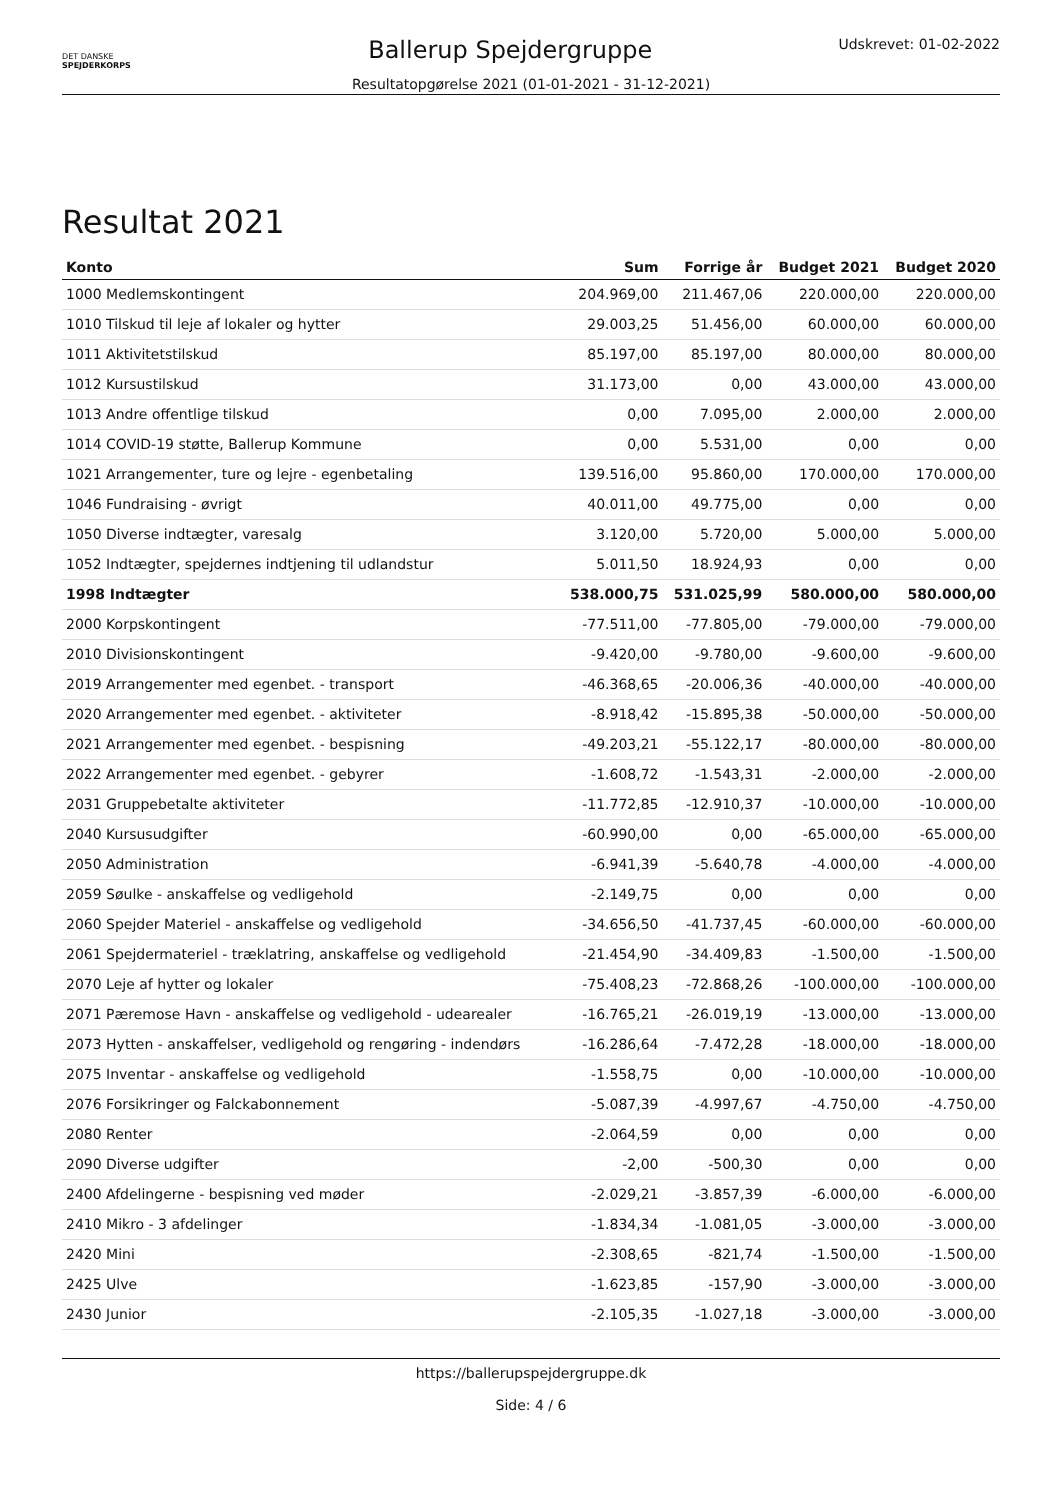DET DANSKE
SPEJDERKORPS
Ballerup Spejdergruppe
Udskrevet: 01-02-2022
Resultatopgørelse 2021 (01-01-2021 - 31-12-2021)
Resultat 2021
| Konto | Sum | Forrige år | Budget 2021 | Budget 2020 |
| --- | --- | --- | --- | --- |
| 1000 Medlemskontingent | 204.969,00 | 211.467,06 | 220.000,00 | 220.000,00 |
| 1010 Tilskud til leje af lokaler og hytter | 29.003,25 | 51.456,00 | 60.000,00 | 60.000,00 |
| 1011 Aktivitetstilskud | 85.197,00 | 85.197,00 | 80.000,00 | 80.000,00 |
| 1012 Kursustilskud | 31.173,00 | 0,00 | 43.000,00 | 43.000,00 |
| 1013 Andre offentlige tilskud | 0,00 | 7.095,00 | 2.000,00 | 2.000,00 |
| 1014 COVID-19 støtte, Ballerup Kommune | 0,00 | 5.531,00 | 0,00 | 0,00 |
| 1021 Arrangementer, ture og lejre - egenbetaling | 139.516,00 | 95.860,00 | 170.000,00 | 170.000,00 |
| 1046 Fundraising - øvrigt | 40.011,00 | 49.775,00 | 0,00 | 0,00 |
| 1050 Diverse indtægter, varesalg | 3.120,00 | 5.720,00 | 5.000,00 | 5.000,00 |
| 1052 Indtægter, spejdernes indtjening til udlandstur | 5.011,50 | 18.924,93 | 0,00 | 0,00 |
| 1998 Indtægter | 538.000,75 | 531.025,99 | 580.000,00 | 580.000,00 |
| 2000 Korpskontingent | -77.511,00 | -77.805,00 | -79.000,00 | -79.000,00 |
| 2010 Divisionskontingent | -9.420,00 | -9.780,00 | -9.600,00 | -9.600,00 |
| 2019 Arrangementer med egenbet. - transport | -46.368,65 | -20.006,36 | -40.000,00 | -40.000,00 |
| 2020 Arrangementer med egenbet. - aktiviteter | -8.918,42 | -15.895,38 | -50.000,00 | -50.000,00 |
| 2021 Arrangementer med egenbet. - bespisning | -49.203,21 | -55.122,17 | -80.000,00 | -80.000,00 |
| 2022 Arrangementer med egenbet. - gebyrer | -1.608,72 | -1.543,31 | -2.000,00 | -2.000,00 |
| 2031 Gruppebetalte aktiviteter | -11.772,85 | -12.910,37 | -10.000,00 | -10.000,00 |
| 2040 Kursusudgifter | -60.990,00 | 0,00 | -65.000,00 | -65.000,00 |
| 2050 Administration | -6.941,39 | -5.640,78 | -4.000,00 | -4.000,00 |
| 2059 Søulke - anskaffelse og vedligehold | -2.149,75 | 0,00 | 0,00 | 0,00 |
| 2060 Spejder Materiel - anskaffelse og vedligehold | -34.656,50 | -41.737,45 | -60.000,00 | -60.000,00 |
| 2061 Spejdermateriel - træklatring, anskaffelse og vedligehold | -21.454,90 | -34.409,83 | -1.500,00 | -1.500,00 |
| 2070 Leje af hytter og lokaler | -75.408,23 | -72.868,26 | -100.000,00 | -100.000,00 |
| 2071 Pæremose Havn - anskaffelse og vedligehold - udearealer | -16.765,21 | -26.019,19 | -13.000,00 | -13.000,00 |
| 2073 Hytten - anskaffelser, vedligehold og rengøring - indendørs | -16.286,64 | -7.472,28 | -18.000,00 | -18.000,00 |
| 2075 Inventar - anskaffelse og vedligehold | -1.558,75 | 0,00 | -10.000,00 | -10.000,00 |
| 2076 Forsikringer og Falckabonnement | -5.087,39 | -4.997,67 | -4.750,00 | -4.750,00 |
| 2080 Renter | -2.064,59 | 0,00 | 0,00 | 0,00 |
| 2090 Diverse udgifter | -2,00 | -500,30 | 0,00 | 0,00 |
| 2400 Afdelingerne - bespisning ved møder | -2.029,21 | -3.857,39 | -6.000,00 | -6.000,00 |
| 2410 Mikro - 3 afdelinger | -1.834,34 | -1.081,05 | -3.000,00 | -3.000,00 |
| 2420 Mini | -2.308,65 | -821,74 | -1.500,00 | -1.500,00 |
| 2425 Ulve | -1.623,85 | -157,90 | -3.000,00 | -3.000,00 |
| 2430 Junior | -2.105,35 | -1.027,18 | -3.000,00 | -3.000,00 |
https://ballerupspejdergruppe.dk
Side: 4 / 6